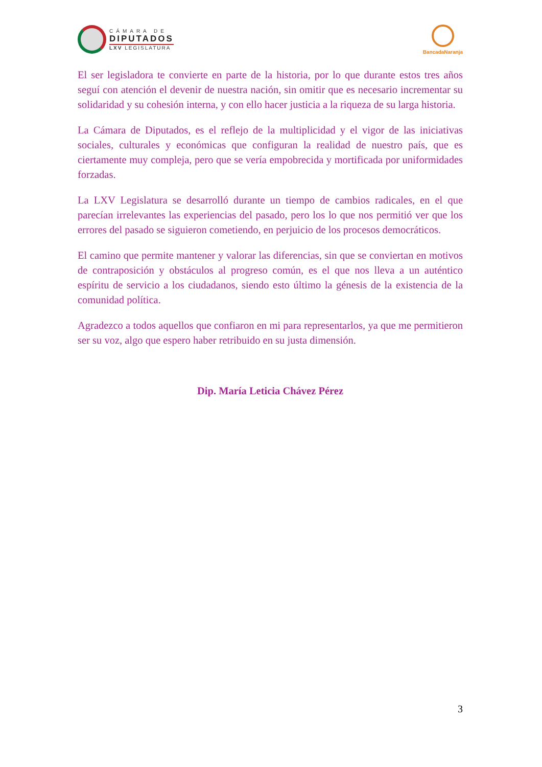CÁMARA DE
DIPUTADOS
LXV LEGISLATURA
BancadaNaranja
El ser legisladora te convierte en parte de la historia, por lo que durante estos tres años seguí con atención el devenir de nuestra nación, sin omitir que es necesario incrementar su solidaridad y su cohesión interna, y con ello hacer justicia a la riqueza de su larga historia.
La Cámara de Diputados, es el reflejo de la multiplicidad y el vigor de las iniciativas sociales, culturales y económicas que configuran la realidad de nuestro país, que es ciertamente muy compleja, pero que se vería empobrecida y mortificada por uniformidades forzadas.
La LXV Legislatura se desarrolló durante un tiempo de cambios radicales, en el que parecían irrelevantes las experiencias del pasado, pero los lo que nos permitió ver que los errores del pasado se siguieron cometiendo, en perjuicio de los procesos democráticos.
El camino que permite mantener y valorar las diferencias, sin que se conviertan en motivos de contraposición y obstáculos al progreso común, es el que nos lleva a un auténtico espíritu de servicio a los ciudadanos, siendo esto último la génesis de la existencia de la comunidad política.
Agradezco a todos aquellos que confiaron en mi para representarlos, ya que me permitieron ser su voz, algo que espero haber retribuido en su justa dimensión.
Dip. María Leticia Chávez Pérez
3